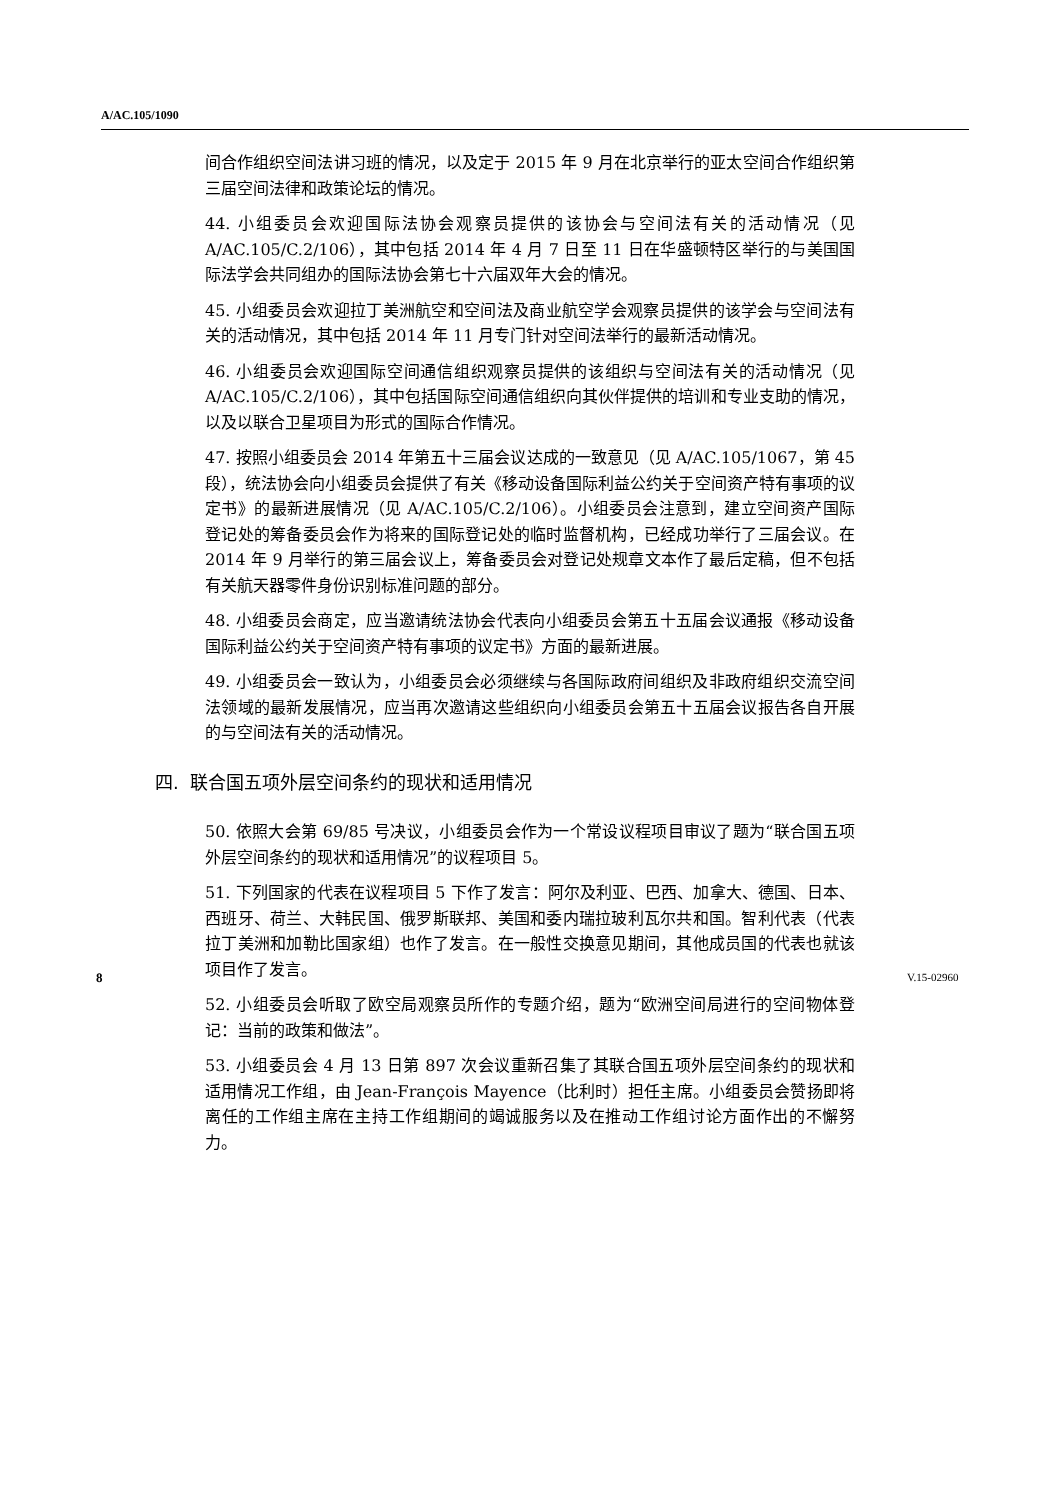A/AC.105/1090
间合作组织空间法讲习班的情况，以及定于 2015 年 9 月在北京举行的亚太空间合作组织第三届空间法律和政策论坛的情况。
44. 小组委员会欢迎国际法协会观察员提供的该协会与空间法有关的活动情况（见 A/AC.105/C.2/106），其中包括 2014 年 4 月 7 日至 11 日在华盛顿特区举行的与美国国际法学会共同组办的国际法协会第七十六届双年大会的情况。
45. 小组委员会欢迎拉丁美洲航空和空间法及商业航空学会观察员提供的该学会与空间法有关的活动情况，其中包括 2014 年 11 月专门针对空间法举行的最新活动情况。
46. 小组委员会欢迎国际空间通信组织观察员提供的该组织与空间法有关的活动情况（见 A/AC.105/C.2/106），其中包括国际空间通信组织向其伙伴提供的培训和专业支助的情况，以及以联合卫星项目为形式的国际合作情况。
47. 按照小组委员会 2014 年第五十三届会议达成的一致意见（见 A/AC.105/1067，第 45 段），统法协会向小组委员会提供了有关《移动设备国际利益公约关于空间资产特有事项的议定书》的最新进展情况（见 A/AC.105/C.2/106）。小组委员会注意到，建立空间资产国际登记处的筹备委员会作为将来的国际登记处的临时监督机构，已经成功举行了三届会议。在 2014 年 9 月举行的第三届会议上，筹备委员会对登记处规章文本作了最后定稿，但不包括有关航天器零件身份识别标准问题的部分。
48. 小组委员会商定，应当邀请统法协会代表向小组委员会第五十五届会议通报《移动设备国际利益公约关于空间资产特有事项的议定书》方面的最新进展。
49. 小组委员会一致认为，小组委员会必须继续与各国际政府间组织及非政府组织交流空间法领域的最新发展情况，应当再次邀请这些组织向小组委员会第五十五届会议报告各自开展的与空间法有关的活动情况。
四. 联合国五项外层空间条约的现状和适用情况
50. 依照大会第 69/85 号决议，小组委员会作为一个常设议程项目审议了题为“联合国五项外层空间条约的现状和适用情况”的议程项目 5。
51. 下列国家的代表在议程项目 5 下作了发言：阿尔及利亚、巴西、加拿大、德国、日本、西班牙、荷兰、大韩民国、俄罗斯联邦、美国和委内瑞拉玻利瓦尔共和国。智利代表（代表拉丁美洲和加勒比国家组）也作了发言。在一般性交换意见期间，其他成员国的代表也就该项目作了发言。
52. 小组委员会听取了欧空局观察员所作的专题介绍，题为“欧洲空间局进行的空间物体登记：当前的政策和做法”。
53. 小组委员会 4 月 13 日第 897 次会议重新召集了其联合国五项外层空间条约的现状和适用情况工作组，由 Jean-François Mayence（比利时）担任主席。小组委员会赞扬即将离任的工作组主席在主持工作组期间的竭诚服务以及在推动工作组讨论方面作出的不懈努力。
8 V.15-02960